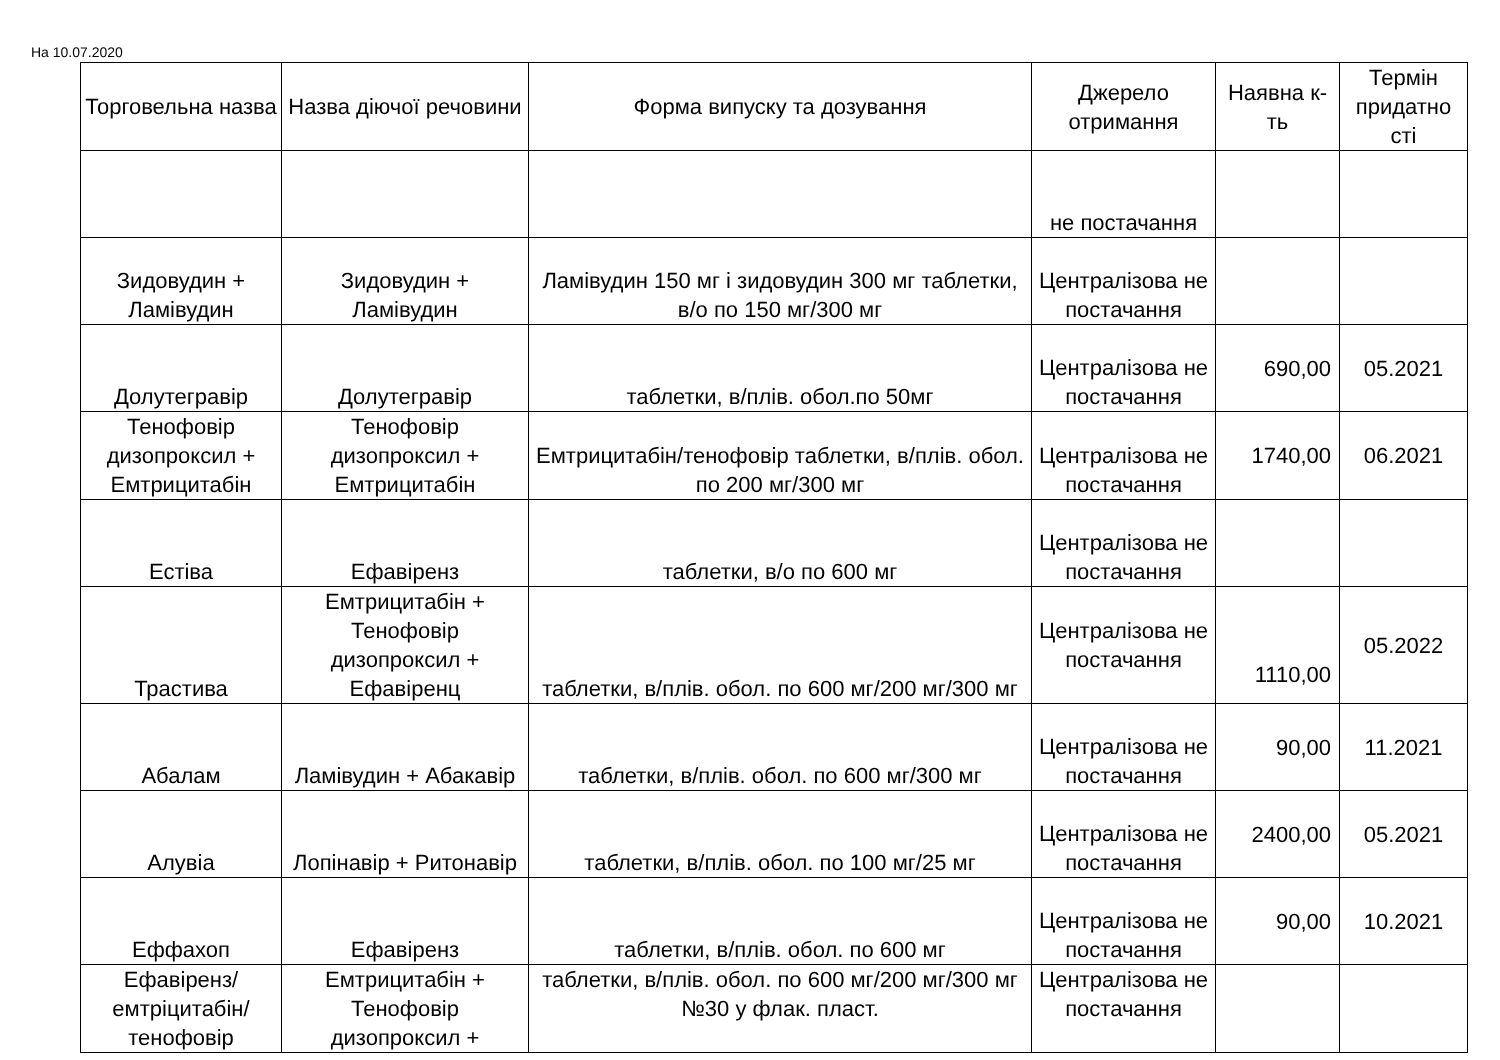На 10.07.2020
| Торговельна назва | Назва діючої речовини | Форма випуску та дозування | Джерело отримання | Наявна к-ть | Термін придатно сті |
| --- | --- | --- | --- | --- | --- |
| | | | не постачання | | |
| Зидовудин + Ламівудин | Зидовудин + Ламівудин | Ламівудин 150 мг і зидовудин 300 мг таблетки, в/о по 150 мг/300 мг | Централізова не постачання | | |
| Долутегравір | Долутегравір | таблетки, в/плів. обол.по 50мг | Централізова не постачання | 690,00 | 05.2021 |
| Тенофовір дизопроксил + Емтрицитабін | Тенофовір дизопроксил + Емтрицитабін | Емтрицитабін/тенофовір таблетки, в/плів. обол. по 200 мг/300 мг | Централізова не постачання | 1740,00 | 06.2021 |
| Естіва | Ефавіренз | таблетки, в/о по 600 мг | Централізова не постачання | | |
| Трастива | Емтрицитабін + Тенофовір дизопроксил + Ефавіренц | таблетки, в/плів. обол. по 600 мг/200 мг/300 мг | Централізова не постачання | 1110,00 | 05.2022 |
| Абалам | Ламівудин + Абакавір | таблетки, в/плів. обол. по 600 мг/300 мг | Централізова не постачання | 90,00 | 11.2021 |
| Алувіа | Лопінавір + Ритонавір | таблетки, в/плів. обол. по 100 мг/25 мг | Централізова не постачання | 2400,00 | 05.2021 |
| Еффахоп | Ефавіренз | таблетки, в/плів. обол. по 600 мг | Централізова не постачання | 90,00 | 10.2021 |
| Ефавіренз/ емтріцитабін/ тенофовір | Емтрицитабін + Тенофовір дизопроксил + | таблетки, в/плів. обол. по 600 мг/200 мг/300 мг №30 у флак. пласт. | Централізова не постачання | | |